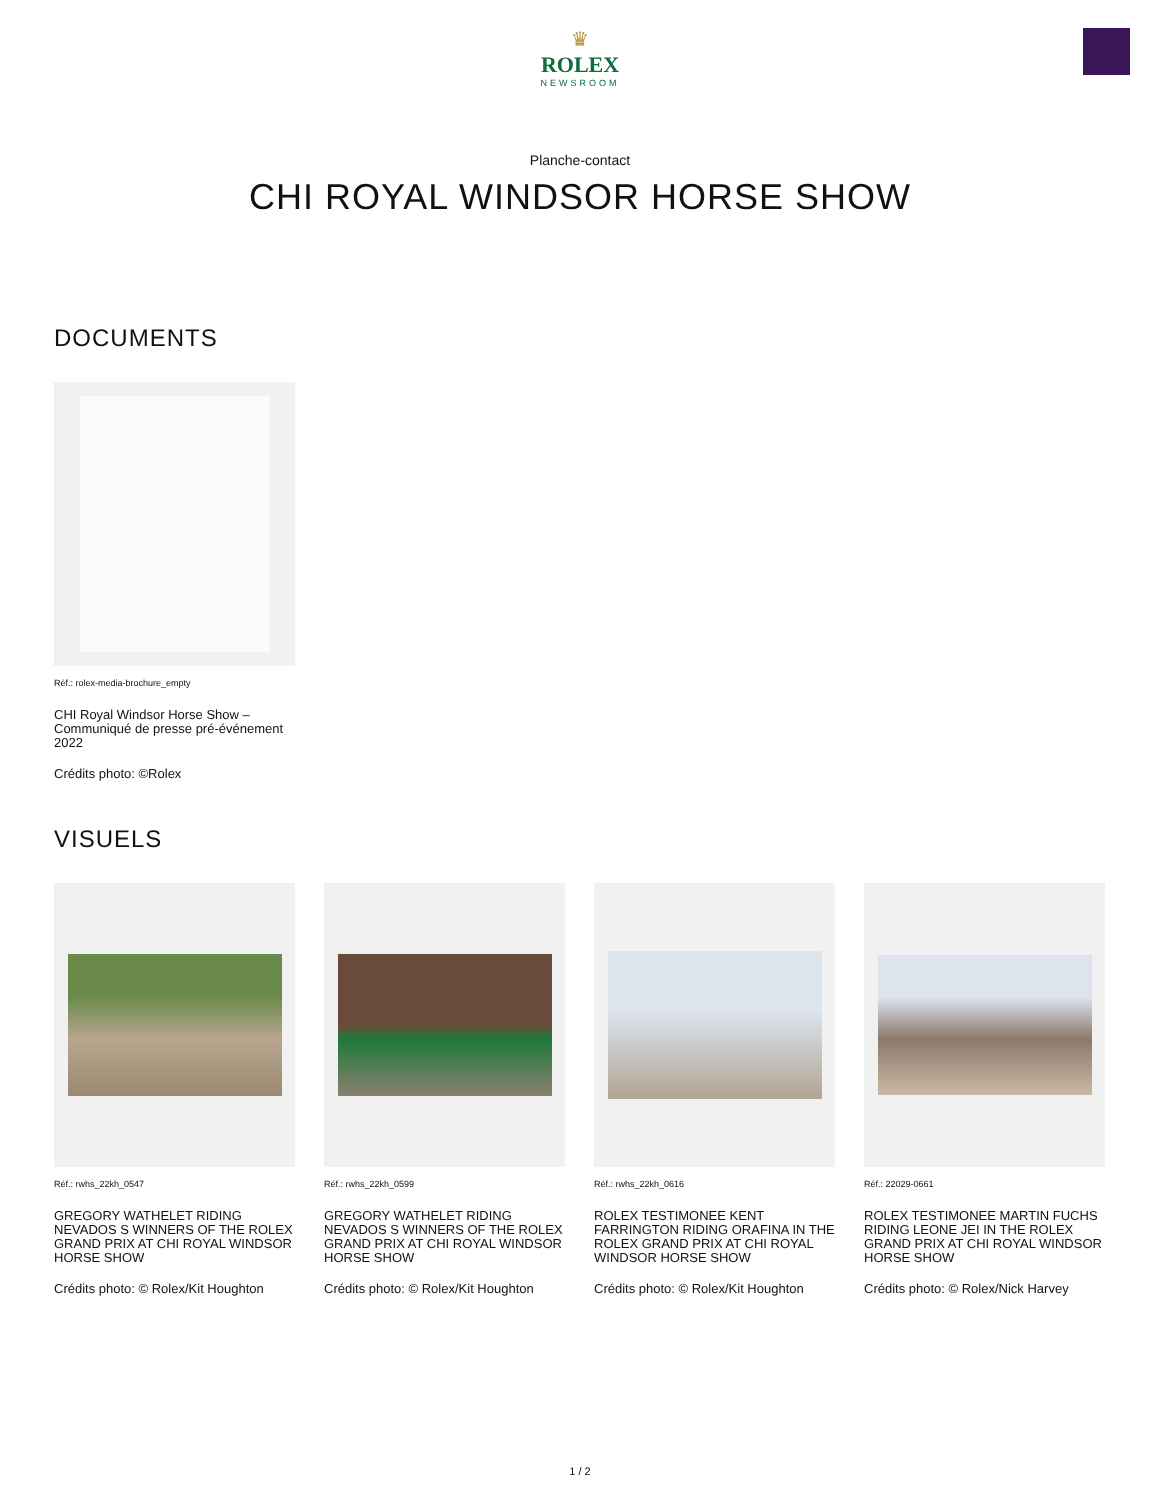♛
ROLEX
NEWSROOM
Planche-contact
CHI ROYAL WINDSOR HORSE SHOW
DOCUMENTS
Réf.: rolex-media-brochure_empty
CHI Royal Windsor Horse Show – Communiqué de presse pré-événement 2022
Crédits photo: ©Rolex
VISUELS
Réf.: rwhs_22kh_0547
GREGORY WATHELET RIDING NEVADOS S WINNERS OF THE ROLEX GRAND PRIX AT CHI ROYAL WINDSOR HORSE SHOW
Crédits photo: © Rolex/Kit Houghton
Réf.: rwhs_22kh_0599
GREGORY WATHELET RIDING NEVADOS S WINNERS OF THE ROLEX GRAND PRIX AT CHI ROYAL WINDSOR HORSE SHOW
Crédits photo: © Rolex/Kit Houghton
Réf.: rwhs_22kh_0616
ROLEX TESTIMONEE KENT FARRINGTON RIDING ORAFINA IN THE ROLEX GRAND PRIX AT CHI ROYAL WINDSOR HORSE SHOW
Crédits photo: © Rolex/Kit Houghton
Réf.: 22029-0661
ROLEX TESTIMONEE MARTIN FUCHS RIDING LEONE JEI IN THE ROLEX GRAND PRIX AT CHI ROYAL WINDSOR HORSE SHOW
Crédits photo: © Rolex/Nick Harvey
1 / 2